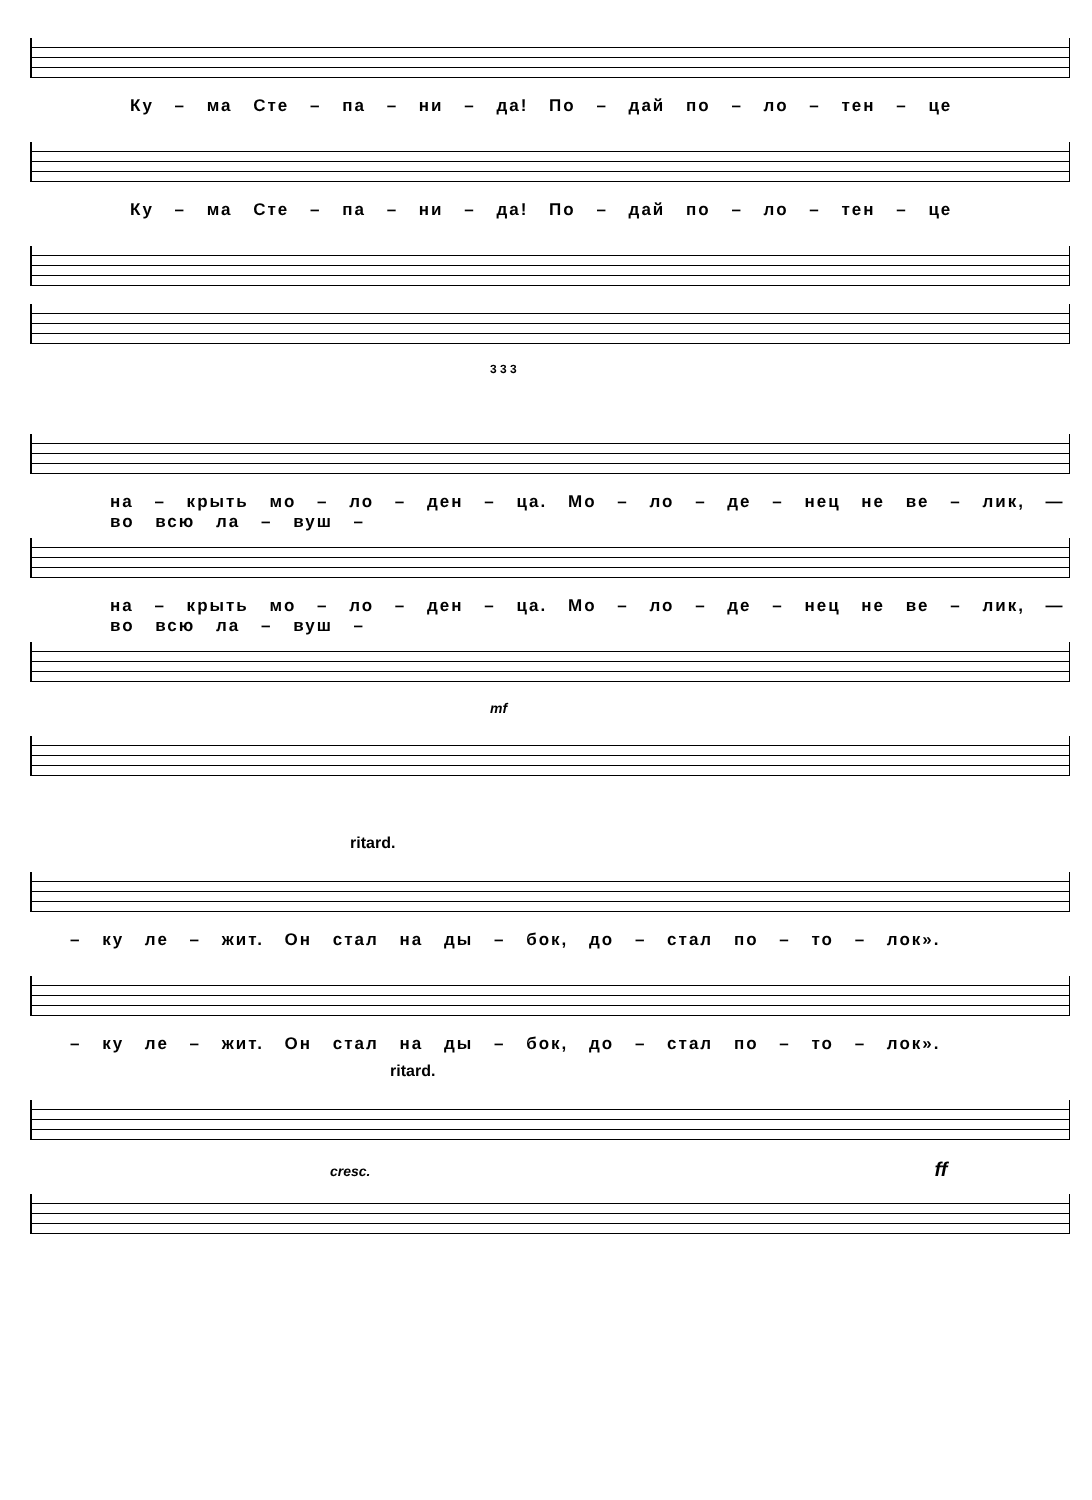Ку – ма Сте – па – ни – да! По – дай по – ло – тен – це
Ку – ма Сте – па – ни – да! По – дай по – ло – тен – це
3 3 3
на – крыть мо – ло – ден – ца. Мо – ло – де – нец не ве – лик, — во всю ла – вуш –
на – крыть мо – ло – ден – ца. Мо – ло – де – нец не ве – лик, — во всю ла – вуш –
mf
ritard.
– ку ле – жит. Он стал на ды – бок, до – стал по – то – лок».
– ку ле – жит. Он стал на ды – бок, до – стал по – то – лок».
ritard.
cresc. ff